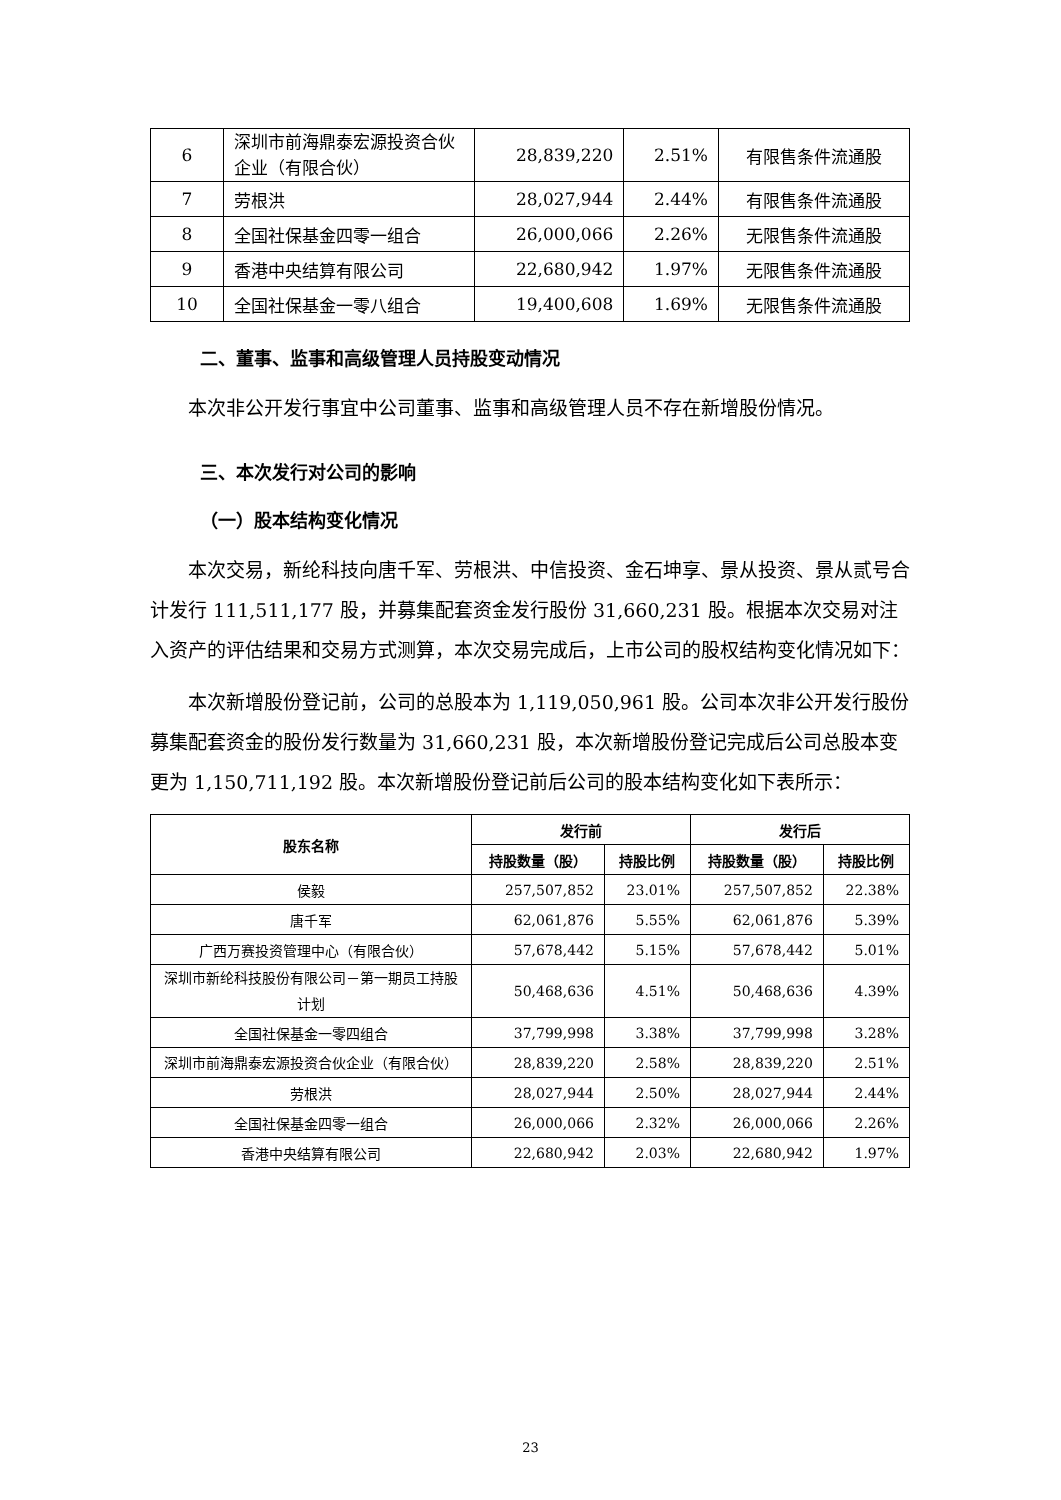| 6 | 深圳市前海鼎泰宏源投资合伙企业（有限合伙） | 28,839,220 | 2.51% | 有限售条件流通股 |
| 7 | 劳根洪 | 28,027,944 | 2.44% | 有限售条件流通股 |
| 8 | 全国社保基金四零一组合 | 26,000,066 | 2.26% | 无限售条件流通股 |
| 9 | 香港中央结算有限公司 | 22,680,942 | 1.97% | 无限售条件流通股 |
| 10 | 全国社保基金一零八组合 | 19,400,608 | 1.69% | 无限售条件流通股 |
二、董事、监事和高级管理人员持股变动情况
本次非公开发行事宜中公司董事、监事和高级管理人员不存在新增股份情况。
三、本次发行对公司的影响
（一）股本结构变化情况
本次交易，新纶科技向唐千军、劳根洪、中信投资、金石坤享、景从投资、景从贰号合计发行 111,511,177 股，并募集配套资金发行股份 31,660,231 股。根据本次交易对注入资产的评估结果和交易方式测算，本次交易完成后，上市公司的股权结构变化情况如下：
本次新增股份登记前，公司的总股本为 1,119,050,961 股。公司本次非公开发行股份募集配套资金的股份发行数量为 31,660,231 股，本次新增股份登记完成后公司总股本变更为 1,150,711,192 股。本次新增股份登记前后公司的股本结构变化如下表所示：
| 股东名称 | 发行前 | | 发行后 | |
| --- | --- | --- | --- | --- |
| | 持股数量（股） | 持股比例 | 持股数量（股） | 持股比例 |
| 侯毅 | 257,507,852 | 23.01% | 257,507,852 | 22.38% |
| 唐千军 | 62,061,876 | 5.55% | 62,061,876 | 5.39% |
| 广西万赛投资管理中心（有限合伙） | 57,678,442 | 5.15% | 57,678,442 | 5.01% |
| 深圳市新纶科技股份有限公司－第一期员工持股计划 | 50,468,636 | 4.51% | 50,468,636 | 4.39% |
| 全国社保基金一零四组合 | 37,799,998 | 3.38% | 37,799,998 | 3.28% |
| 深圳市前海鼎泰宏源投资合伙企业（有限合伙） | 28,839,220 | 2.58% | 28,839,220 | 2.51% |
| 劳根洪 | 28,027,944 | 2.50% | 28,027,944 | 2.44% |
| 全国社保基金四零一组合 | 26,000,066 | 2.32% | 26,000,066 | 2.26% |
| 香港中央结算有限公司 | 22,680,942 | 2.03% | 22,680,942 | 1.97% |
23